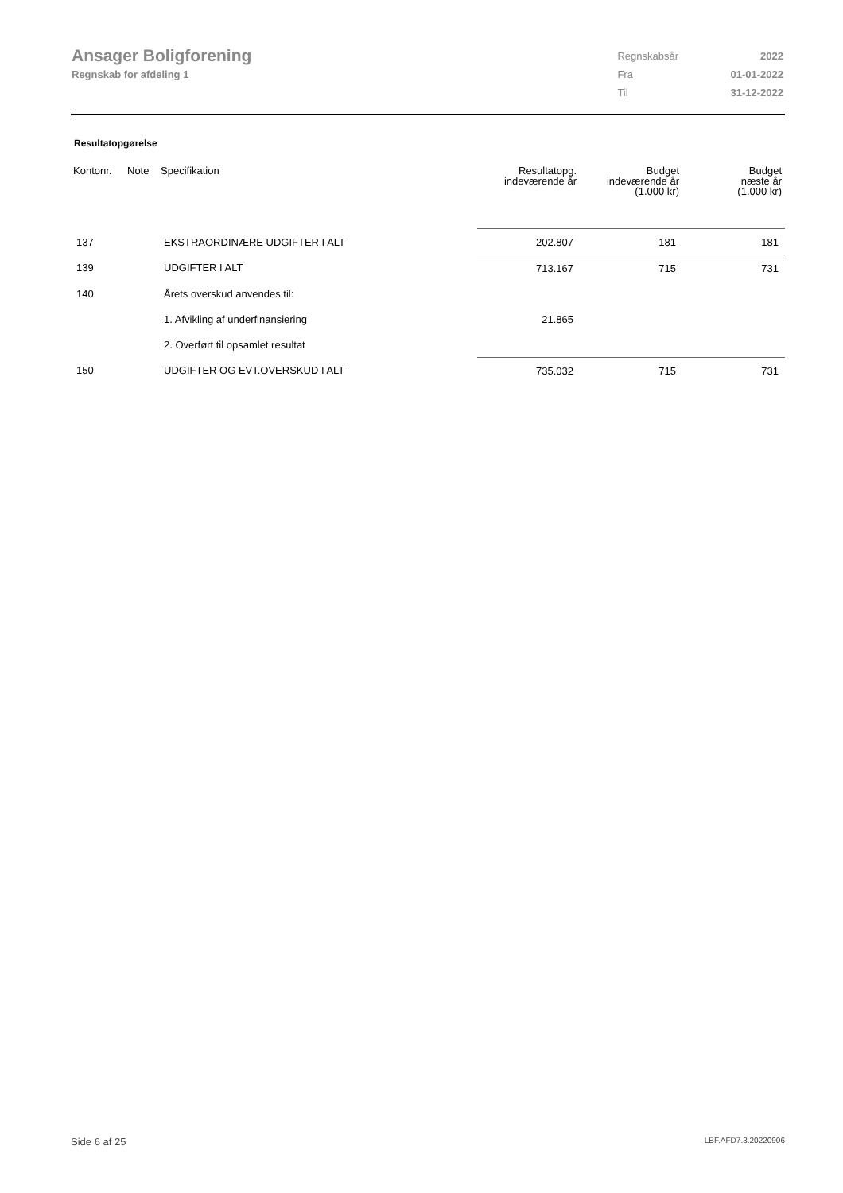Ansager Boligforening
Regnskab for afdeling 1
| Regnskabsår | 2022 |
| Fra | 01-01-2022 |
| Til | 31-12-2022 |
Resultatopgørelse
| Kontonr. | Note | Specifikation | Resultatopg. indeværende år | Budget indeværende år (1.000 kr) | Budget næste år (1.000 kr) |
| --- | --- | --- | --- | --- | --- |
| 137 | | EKSTRAORDINÆRE UDGIFTER I ALT | 202.807 | 181 | 181 |
| 139 | | UDGIFTER I ALT | 713.167 | 715 | 731 |
| 140 | | Årets overskud anvendes til: | | | |
| | | 1. Afvikling af underfinansiering | 21.865 | | |
| | | 2. Overført til opsamlet resultat | | | |
| 150 | | UDGIFTER OG EVT.OVERSKUD I ALT | 735.032 | 715 | 731 |
Side 6 af 25 LBF.AFD7.3.20220906